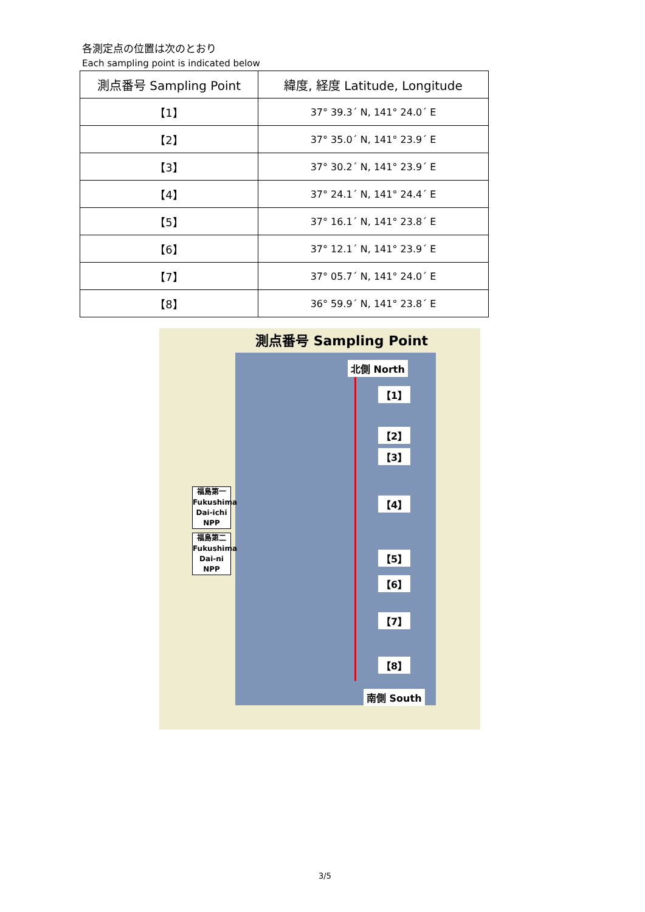各測定点の位置は次のとおり
Each sampling point is indicated below
| 測点番号 Sampling Point | 緯度, 経度 Latitude, Longitude |
| --- | --- |
| 【1】 | 37° 39.3´ N, 141° 24.0´ E |
| 【2】 | 37° 35.0´ N, 141° 23.9´ E |
| 【3】 | 37° 30.2´ N, 141° 23.9´ E |
| 【4】 | 37° 24.1´ N, 141° 24.4´ E |
| 【5】 | 37° 16.1´ N, 141° 23.8´ E |
| 【6】 | 37° 12.1´ N, 141° 23.9´ E |
| 【7】 | 37° 05.7´ N, 141° 24.0´ E |
| 【8】 | 36° 59.9´ N, 141° 23.8´ E |
測点番号 Sampling Point
北側 North
南側 South
【1】
【2】
【3】
【4】
【5】
【6】
【7】
【8】
福島第一
Fukushima
Dai-ichi
NPP
福島第二
Fukushima
Dai-ni
NPP
3/5